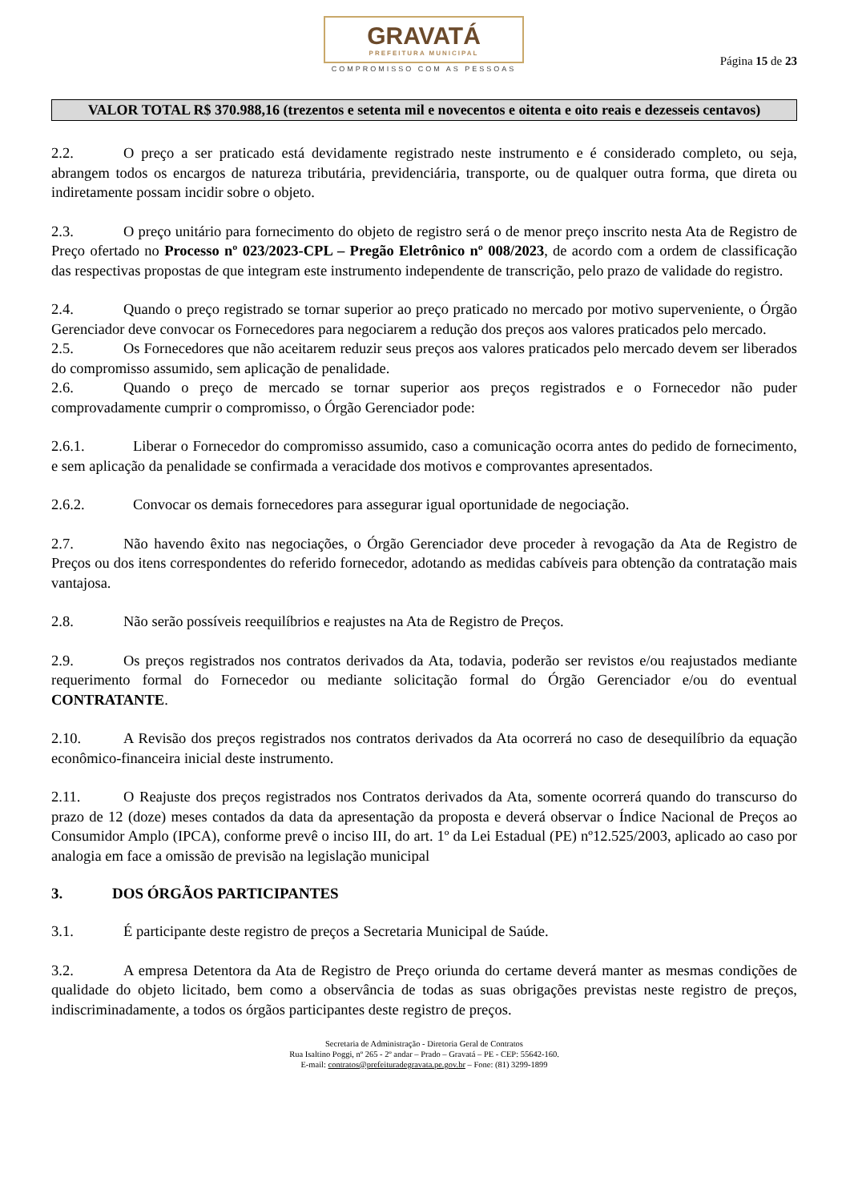GRAVATÁ
PREFEITURA MUNICIPAL
COMPROMISSO COM AS PESSOAS
Página 15 de 23
VALOR TOTAL R$ 370.988,16 (trezentos e setenta mil e novecentos e oitenta e oito reais e dezesseis centavos)
2.2. O preço a ser praticado está devidamente registrado neste instrumento e é considerado completo, ou seja, abrangem todos os encargos de natureza tributária, previdenciária, transporte, ou de qualquer outra forma, que direta ou indiretamente possam incidir sobre o objeto.
2.3. O preço unitário para fornecimento do objeto de registro será o de menor preço inscrito nesta Ata de Registro de Preço ofertado no Processo nº 023/2023-CPL – Pregão Eletrônico nº 008/2023, de acordo com a ordem de classificação das respectivas propostas de que integram este instrumento independente de transcrição, pelo prazo de validade do registro.
2.4. Quando o preço registrado se tornar superior ao preço praticado no mercado por motivo superveniente, o Órgão Gerenciador deve convocar os Fornecedores para negociarem a redução dos preços aos valores praticados pelo mercado.
2.5. Os Fornecedores que não aceitarem reduzir seus preços aos valores praticados pelo mercado devem ser liberados do compromisso assumido, sem aplicação de penalidade.
2.6. Quando o preço de mercado se tornar superior aos preços registrados e o Fornecedor não puder comprovadamente cumprir o compromisso, o Órgão Gerenciador pode:
2.6.1. Liberar o Fornecedor do compromisso assumido, caso a comunicação ocorra antes do pedido de fornecimento, e sem aplicação da penalidade se confirmada a veracidade dos motivos e comprovantes apresentados.
2.6.2. Convocar os demais fornecedores para assegurar igual oportunidade de negociação.
2.7. Não havendo êxito nas negociações, o Órgão Gerenciador deve proceder à revogação da Ata de Registro de Preços ou dos itens correspondentes do referido fornecedor, adotando as medidas cabíveis para obtenção da contratação mais vantajosa.
2.8. Não serão possíveis reequilíbrios e reajustes na Ata de Registro de Preços.
2.9. Os preços registrados nos contratos derivados da Ata, todavia, poderão ser revistos e/ou reajustados mediante requerimento formal do Fornecedor ou mediante solicitação formal do Órgão Gerenciador e/ou do eventual CONTRATANTE.
2.10. A Revisão dos preços registrados nos contratos derivados da Ata ocorrerá no caso de desequilíbrio da equação econômico-financeira inicial deste instrumento.
2.11. O Reajuste dos preços registrados nos Contratos derivados da Ata, somente ocorrerá quando do transcurso do prazo de 12 (doze) meses contados da data da apresentação da proposta e deverá observar o Índice Nacional de Preços ao Consumidor Amplo (IPCA), conforme prevê o inciso III, do art. 1º da Lei Estadual (PE) nº12.525/2003, aplicado ao caso por analogia em face a omissão de previsão na legislação municipal
3. DOS ÓRGÃOS PARTICIPANTES
3.1. É participante deste registro de preços a Secretaria Municipal de Saúde.
3.2. A empresa Detentora da Ata de Registro de Preço oriunda do certame deverá manter as mesmas condições de qualidade do objeto licitado, bem como a observância de todas as suas obrigações previstas neste registro de preços, indiscriminadamente, a todos os órgãos participantes deste registro de preços.
Secretaria de Administração - Diretoria Geral de Contratos
Rua Isaltino Poggi, nº 265 - 2º andar – Prado – Gravatá – PE - CEP: 55642-160.
E-mail: contratos@prefeituradegravata.pe.gov.br – Fone: (81) 3299-1899